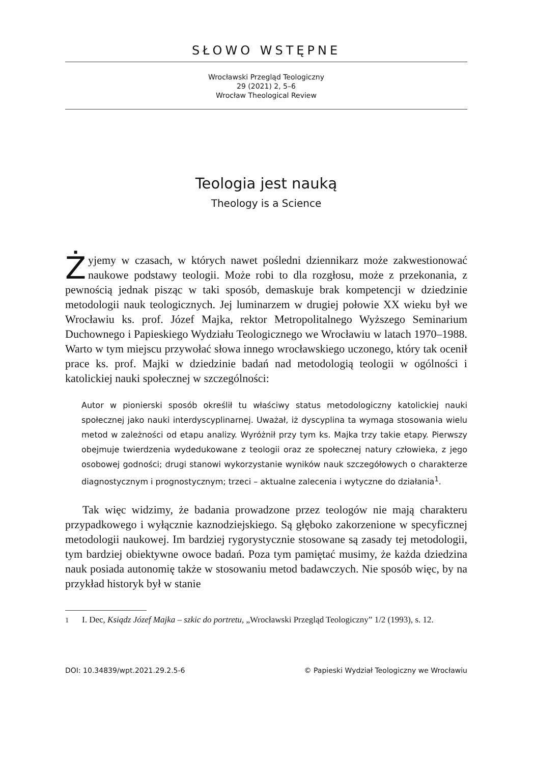SŁOWO WSTĘPNE
Wrocławski Przegląd Teologiczny
29 (2021) 2, 5–6
Wrocław Theological Review
Teologia jest nauką
Theology is a Science
Żyjemy w czasach, w których nawet pośledni dziennikarz może zakwestionować naukowe podstawy teologii. Może robi to dla rozgłosu, może z przekonania, z pewnością jednak pisząc w taki sposób, demaskuje brak kompetencji w dziedzinie metodologii nauk teologicznych. Jej luminarzem w drugiej połowie XX wieku był we Wrocławiu ks. prof. Józef Majka, rektor Metropolitalnego Wyższego Seminarium Duchownego i Papieskiego Wydziału Teologicznego we Wrocławiu w latach 1970–1988. Warto w tym miejscu przywołać słowa innego wrocławskiego uczonego, który tak ocenił prace ks. prof. Majki w dziedzinie badań nad metodologią teologii w ogólności i katolickiej nauki społecznej w szczególności:
Autor w pionierski sposób określił tu właściwy status metodologiczny katolickiej nauki społecznej jako nauki interdyscyplinarnej. Uważał, iż dyscyplina ta wymaga stosowania wielu metod w zależności od etapu analizy. Wyróżnił przy tym ks. Majka trzy takie etapy. Pierwszy obejmuje twierdzenia wydedukowane z teologii oraz ze społecznej natury człowieka, z jego osobowej godności; drugi stanowi wykorzystanie wyników nauk szczegółowych o charakterze diagnostycznym i prognostycznym; trzeci – aktualne zalecenia i wytyczne do działania<sup>1</sup>.
Tak więc widzimy, że badania prowadzone przez teologów nie mają charakteru przypadkowego i wyłącznie kaznodziejskiego. Są głęboko zakorzenione w specyficznej metodologii naukowej. Im bardziej rygorystycznie stosowane są zasady tej metodologii, tym bardziej obiektywne owoce badań. Poza tym pamiętać musimy, że każda dziedzina nauk posiada autonomię także w stosowaniu metod badawczych. Nie sposób więc, by na przykład historyk był w stanie
<sup>1</sup> I. Dec, Ksiądz Józef Majka – szkic do portretu, „Wrocławski Przegląd Teologiczny” 1/2 (1993), s. 12.
DOI: 10.34839/wpt.2021.29.2.5-6 © Papieski Wydział Teologiczny we Wrocławiu